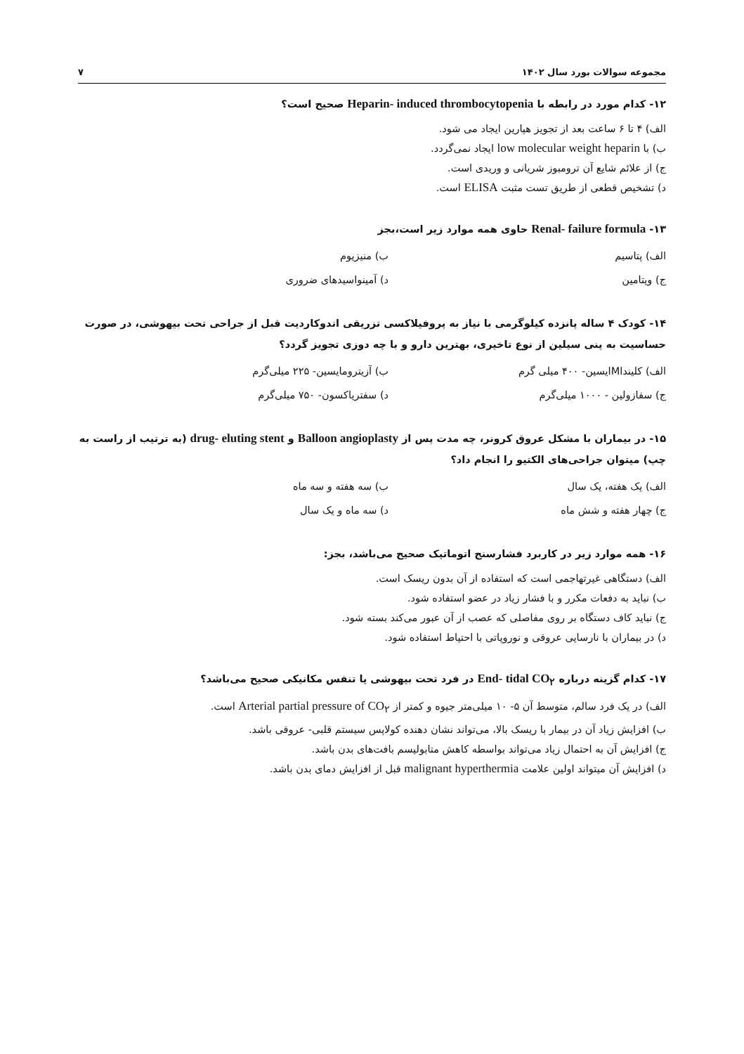مجموعه سوالات بورد سال ۱۴۰۲ ۷
۱۲- کدام مورد در رابطه با Heparin- induced thrombocytopenia صحیح است؟
الف) ۴ تا ۶ ساعت بعد از تجویز هپارین ایجاد می شود.
ب) با low molecular weight heparin ایجاد نمی‌گردد.
ج) از علائم شایع آن ترومبوز شریانی و وریدی است.
د) تشخیص قطعی از طریق تست مثبت ELISA است.
۱۳- Renal- failure formula حاوی همه موارد زیر است،بجز
الف) پتاسیم ب) منیزیوم
ج) ویتامین د) آمینواسیدهای ضروری
۱۴- کودک ۴ ساله پانزده کیلوگرمی با نیاز به پروفیلاکسی تزریقی اندوکاردیت قبل از جراحی تحت بیهوشی، در صورت حساسیت به پنی سیلین از نوع تاخیری، بهترین دارو و با چه دوزی تجویز گردد؟
الف) کلینداMایسین- ۴۰۰ میلی گرم ب) آزیترومایسین- ۲۲۵ میلی‌گرم
ج) سفازولین - ۱۰۰۰ میلی‌گرم د) سفتریاکسون- ۷۵۰ میلی‌گرم
۱۵- در بیماران با مشکل عروق کرونر، چه مدت پس از Balloon angioplasty و drug- eluting stent (به ترتیب از راست به چپ) میتوان جراحی‌های الکتیو را انجام داد؟
الف) یک هفته، یک سال ب) سه هفته و سه ماه
ج) چهار هفته و شش ماه د) سه ماه و یک سال
۱۶- همه موارد زیر در کاربرد فشارسنج اتوماتیک صحیح می‌باشد، بجز:
الف) دستگاهی غیرتهاجمی است که استفاده از آن بدون ریسک است.
ب) نباید به دفعات مکرر و با فشار زیاد در عضو استفاده شود.
ج) نباید کاف دستگاه بر روی مفاصلی که عصب از آن عبور می‌کند بسته شود.
د) در بیماران با نارسایی عروقی و نوروپاتی با احتیاط استفاده شود.
۱۷- کدام گزینه درباره End- tidal CO<sub>۲</sub> در فرد تحت بیهوشی یا تنفس مکانیکی صحیح می‌باشد؟
الف) در یک فرد سالم، متوسط آن ۵- ۱۰ میلی‌متر جیوه و کمتر از Arterial partial pressure of CO<sub>۲</sub> است.
ب) افزایش زیاد آن در بیمار با ریسک بالا، می‌تواند نشان دهنده کولاپس سیستم قلبی- عروقی باشد.
ج) افزایش آن به احتمال زیاد می‌تواند بواسطه کاهش متابولیسم بافت‌های بدن باشد.
د) افزایش آن میتواند اولین علامت malignant hyperthermia قبل از افزایش دمای بدن باشد.